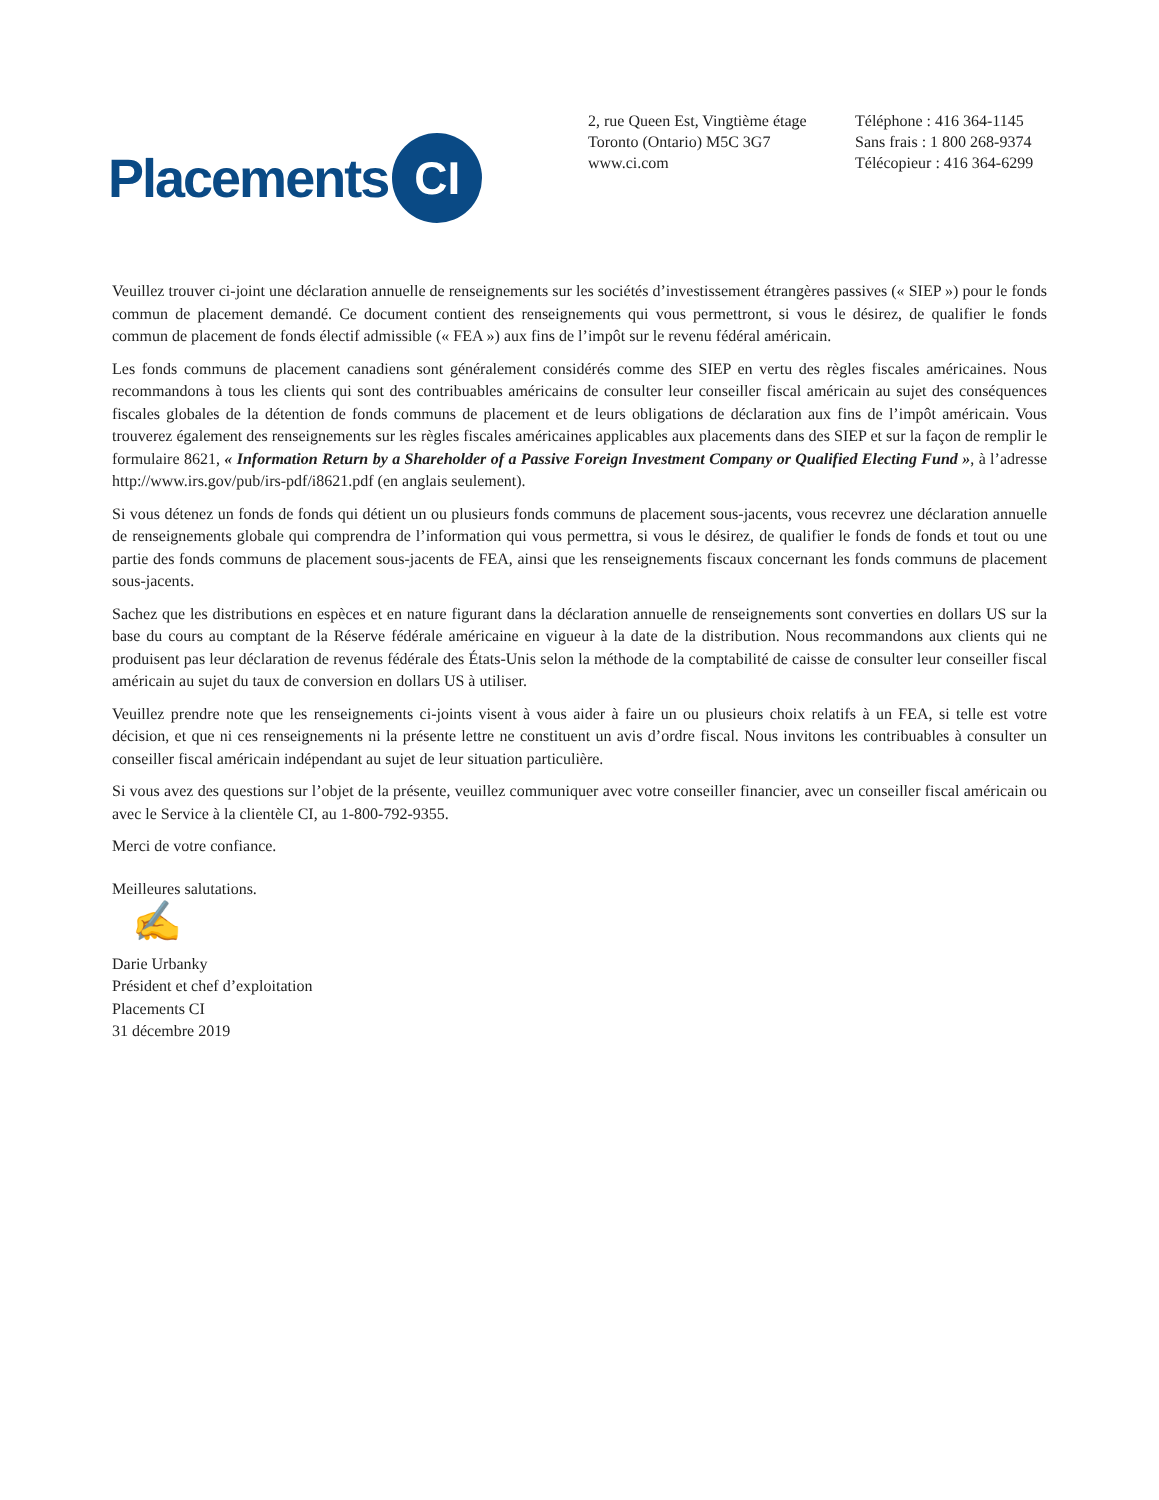Placements CI
2, rue Queen Est, Vingtième étage
Toronto (Ontario) M5C 3G7
www.ci.com
Téléphone : 416 364-1145
Sans frais : 1 800 268-9374
Télécopieur : 416 364-6299
Veuillez trouver ci-joint une déclaration annuelle de renseignements sur les sociétés d’investissement étrangères passives (« SIEP ») pour le fonds commun de placement demandé. Ce document contient des renseignements qui vous permettront, si vous le désirez, de qualifier le fonds commun de placement de fonds électif admissible (« FEA ») aux fins de l’impôt sur le revenu fédéral américain.
Les fonds communs de placement canadiens sont généralement considérés comme des SIEP en vertu des règles fiscales américaines. Nous recommandons à tous les clients qui sont des contribuables américains de consulter leur conseiller fiscal américain au sujet des conséquences fiscales globales de la détention de fonds communs de placement et de leurs obligations de déclaration aux fins de l’impôt américain. Vous trouverez également des renseignements sur les règles fiscales américaines applicables aux placements dans des SIEP et sur la façon de remplir le formulaire 8621, « Information Return by a Shareholder of a Passive Foreign Investment Company or Qualified Electing Fund », à l’adresse http://www.irs.gov/pub/irs-pdf/i8621.pdf (en anglais seulement).
Si vous détenez un fonds de fonds qui détient un ou plusieurs fonds communs de placement sous-jacents, vous recevrez une déclaration annuelle de renseignements globale qui comprendra de l’information qui vous permettra, si vous le désirez, de qualifier le fonds de fonds et tout ou une partie des fonds communs de placement sous-jacents de FEA, ainsi que les renseignements fiscaux concernant les fonds communs de placement sous-jacents.
Sachez que les distributions en espèces et en nature figurant dans la déclaration annuelle de renseignements sont converties en dollars US sur la base du cours au comptant de la Réserve fédérale américaine en vigueur à la date de la distribution. Nous recommandons aux clients qui ne produisent pas leur déclaration de revenus fédérale des États-Unis selon la méthode de la comptabilité de caisse de consulter leur conseiller fiscal américain au sujet du taux de conversion en dollars US à utiliser.
Veuillez prendre note que les renseignements ci-joints visent à vous aider à faire un ou plusieurs choix relatifs à un FEA, si telle est votre décision, et que ni ces renseignements ni la présente lettre ne constituent un avis d’ordre fiscal. Nous invitons les contribuables à consulter un conseiller fiscal américain indépendant au sujet de leur situation particulière.
Si vous avez des questions sur l’objet de la présente, veuillez communiquer avec votre conseiller financier, avec un conseiller fiscal américain ou avec le Service à la clientèle CI, au 1-800-792-9355.
Merci de votre confiance.
Meilleures salutations.
✍
Darie Urbanky
Président et chef d’exploitation
Placements CI
31 décembre 2019